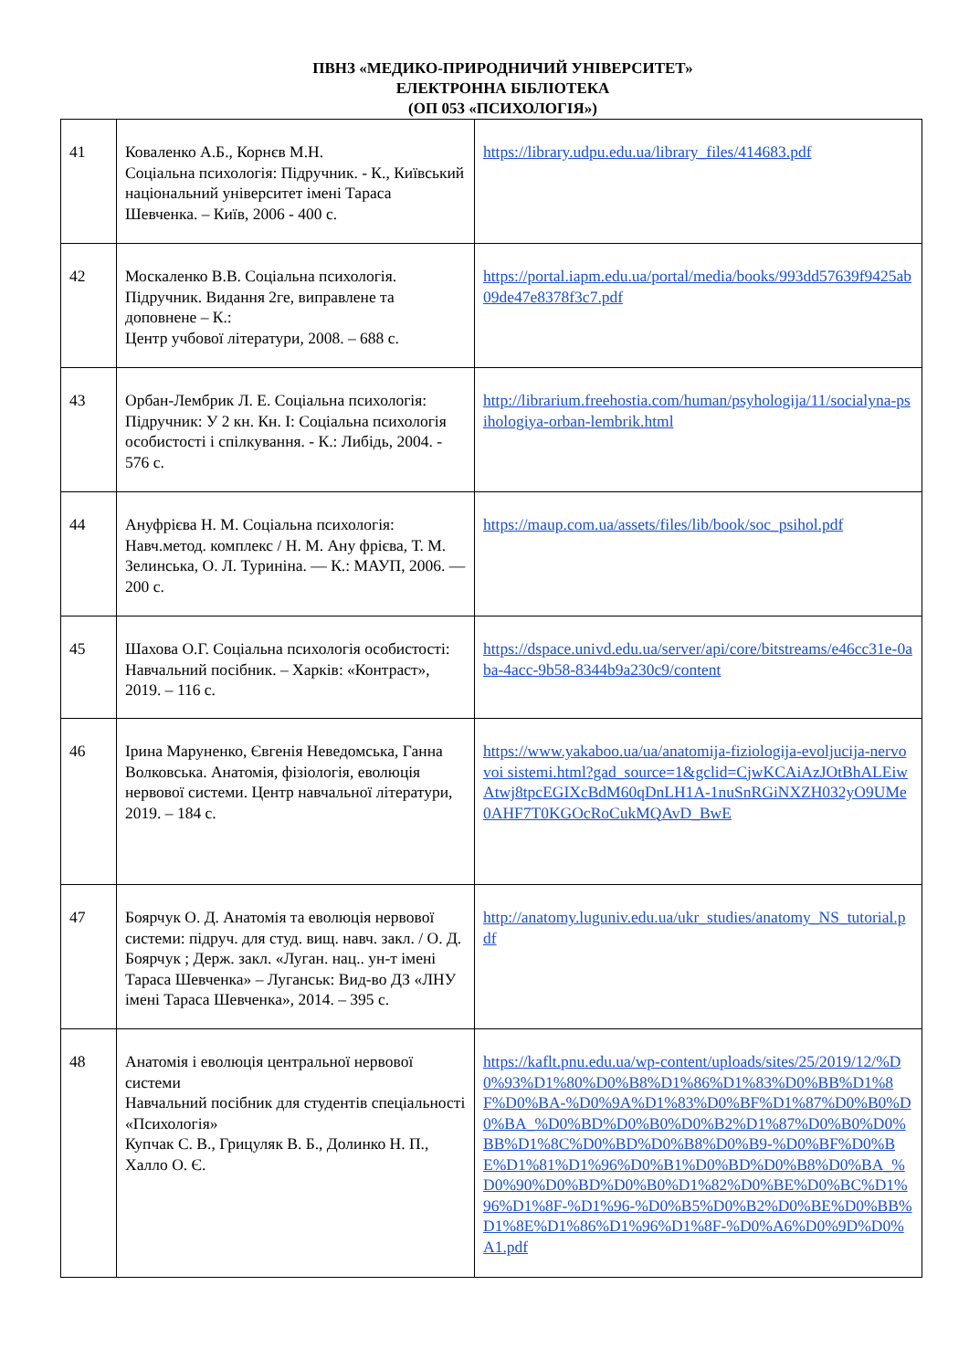ПВНЗ «МЕДИКО-ПРИРОДНИЧИЙ УНІВЕРСИТЕТ»
ЕЛЕКТРОННА БІБЛІОТЕКА
(ОП 053 «ПСИХОЛОГІЯ»)
| 41 | Коваленко А.Б., Корнєв М.Н. Соціальна психологія: Підручник. - К., Київський національний університет імені Тараса Шевченка. – Київ, 2006 - 400 с. | https://library.udpu.edu.ua/library_files/414683.pdf |
| 42 | Москаленко В.В. Соціальна психологія. Підручник. Видання 2ге, виправлене та доповнене – К.: Центр учбової літератури, 2008. – 688 с. | https://portal.iapm.edu.ua/portal/media/books/993dd57639f9425ab09de47e8378f3c7.pdf |
| 43 | Орбан-Лембрик Л. Е. Соціальна психологія: Підручник: У 2 кн. Кн. I: Соціальна психологія особистості і спілкування. - К.: Либідь, 2004. - 576 с. | http://librarium.freehostia.com/human/psyhologija/11/socialyna-psihologiya-orban-lembrik.html |
| 44 | Ануфрієва Н. М. Соціальна психологія: Навч.метод. комплекс / Н. М. Ану фрієва, Т. М. Зелинська, О. Л. Туриніна. — К.: МАУП, 2006. — 200 с. | https://maup.com.ua/assets/files/lib/book/soc_psihol.pdf |
| 45 | Шахова О.Г. Соціальна психологія особистості: Навчальний посібник. – Харків: «Контраст», 2019. – 116 с. | https://dspace.univd.edu.ua/server/api/core/bitstreams/e46cc31e-0aba-4acc-9b58-8344b9a230c9/content |
| 46 | Ірина Маруненко, Євгенія Неведомська, Ганна Волковська. Анатомія, фізіологія, еволюція нервової системи. Центр навчальної літератури, 2019. – 184 с. | https://www.yakaboo.ua/ua/anatomija-fiziologija-evoljucija-nervovoi sistemi.html?gad_source=1&gclid=CjwKCAiAzJOtBhALEiwAtwj8tpcEGIXcBdM60qDnLH1A-1nuSnRGiNXZH032yO9UMe0AHF7T0KGOcRoCukMQAvD_BwE |
| 47 | Боярчук О. Д. Анатомія та еволюція нервової системи: підруч. для студ. вищ. навч. закл. / О. Д. Боярчук ; Держ. закл. «Луган. нац.. ун-т імені Тараса Шевченка» – Луганськ: Вид-во ДЗ «ЛНУ імені Тараса Шевченка», 2014. – 395 с. | http://anatomy.luguniv.edu.ua/ukr_studies/anatomy_NS_tutorial.pdf |
| 48 | Анатомія і еволюція центральної нервової системи Навчальний посібник для студентів спеціальності «Психологія» Купчак С. В., Грицуляк В. Б., Долинко Н. П., Халло О. Є. | https://kaflt.pnu.edu.ua/wp-content/uploads/sites/25/2019/12/%D0%93%D1%80%D0%B8%D1%86%D1%83%D0%BB%D1%8F%D0%BA-%D0%9A%D1%83%D0%BF%D1%87%D0%B0%D0%BA_%D0%BD%D0%B0%D0%B2%D1%87%D0%B0%D0%BB%D1%8C%D0%BD%D0%B8%D0%B9-%D0%BF%D0%BE%D1%81%D1%96%D0%B1%D0%BD%D0%B8%D0%BA_%D0%90%D0%BD%D0%B0%D1%82%D0%BE%D0%BC%D1%96%D1%8F-%D1%96-%D0%B5%D0%B2%D0%BE%D0%BB%D1%8E%D1%86%D1%96%D1%8F-%D0%A6%D0%9D%D0%A1.pdf |